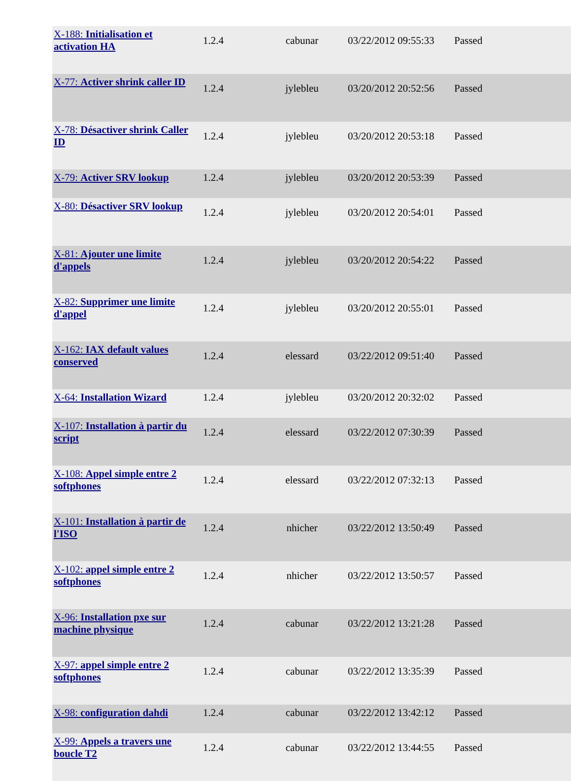| X-188: Initialisation et activation HA | 1.2.4 | cabunar | 03/22/2012 09:55:33 | Passed |
| X-77: Activer shrink caller ID | 1.2.4 | jylebleu | 03/20/2012 20:52:56 | Passed |
| X-78: Désactiver shrink Caller ID | 1.2.4 | jylebleu | 03/20/2012 20:53:18 | Passed |
| X-79: Activer SRV lookup | 1.2.4 | jylebleu | 03/20/2012 20:53:39 | Passed |
| X-80: Désactiver SRV lookup | 1.2.4 | jylebleu | 03/20/2012 20:54:01 | Passed |
| X-81: Ajouter une limite d'appels | 1.2.4 | jylebleu | 03/20/2012 20:54:22 | Passed |
| X-82: Supprimer une limite d'appel | 1.2.4 | jylebleu | 03/20/2012 20:55:01 | Passed |
| X-162: IAX default values conserved | 1.2.4 | elessard | 03/22/2012 09:51:40 | Passed |
| X-64: Installation Wizard | 1.2.4 | jylebleu | 03/20/2012 20:32:02 | Passed |
| X-107: Installation à partir du script | 1.2.4 | elessard | 03/22/2012 07:30:39 | Passed |
| X-108: Appel simple entre 2 softphones | 1.2.4 | elessard | 03/22/2012 07:32:13 | Passed |
| X-101: Installation à partir de l'ISO | 1.2.4 | nhicher | 03/22/2012 13:50:49 | Passed |
| X-102: appel simple entre 2 softphones | 1.2.4 | nhicher | 03/22/2012 13:50:57 | Passed |
| X-96: Installation pxe sur machine physique | 1.2.4 | cabunar | 03/22/2012 13:21:28 | Passed |
| X-97: appel simple entre 2 softphones | 1.2.4 | cabunar | 03/22/2012 13:35:39 | Passed |
| X-98: configuration dahdi | 1.2.4 | cabunar | 03/22/2012 13:42:12 | Passed |
| X-99: Appels a travers une boucle T2 | 1.2.4 | cabunar | 03/22/2012 13:44:55 | Passed |